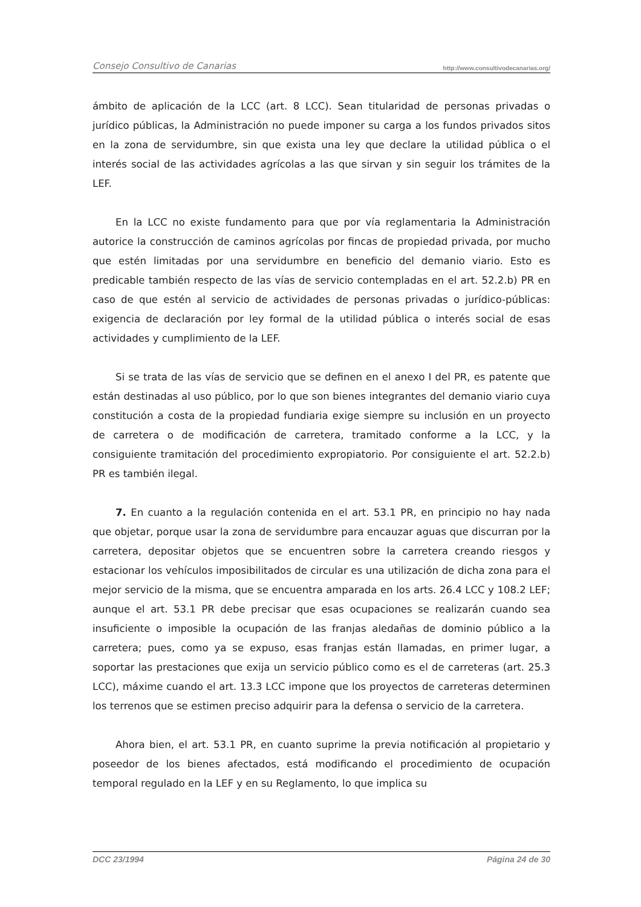Consejo Consultivo de Canarias http://www.consultivodecanarias.org/
ámbito de aplicación de la LCC (art. 8 LCC). Sean titularidad de personas privadas o jurídico públicas, la Administración no puede imponer su carga a los fundos privados sitos en la zona de servidumbre, sin que exista una ley que declare la utilidad pública o el interés social de las actividades agrícolas a las que sirvan y sin seguir los trámites de la LEF.
En la LCC no existe fundamento para que por vía reglamentaria la Administración autorice la construcción de caminos agrícolas por fincas de propiedad privada, por mucho que estén limitadas por una servidumbre en beneficio del demanio viario. Esto es predicable también respecto de las vías de servicio contempladas en el art. 52.2.b) PR en caso de que estén al servicio de actividades de personas privadas o jurídico-públicas: exigencia de declaración por ley formal de la utilidad pública o interés social de esas actividades y cumplimiento de la LEF.
Si se trata de las vías de servicio que se definen en el anexo I del PR, es patente que están destinadas al uso público, por lo que son bienes integrantes del demanio viario cuya constitución a costa de la propiedad fundiaria exige siempre su inclusión en un proyecto de carretera o de modificación de carretera, tramitado conforme a la LCC, y la consiguiente tramitación del procedimiento expropiatorio. Por consiguiente el art. 52.2.b) PR es también ilegal.
7. En cuanto a la regulación contenida en el art. 53.1 PR, en principio no hay nada que objetar, porque usar la zona de servidumbre para encauzar aguas que discurran por la carretera, depositar objetos que se encuentren sobre la carretera creando riesgos y estacionar los vehículos imposibilitados de circular es una utilización de dicha zona para el mejor servicio de la misma, que se encuentra amparada en los arts. 26.4 LCC y 108.2 LEF; aunque el art. 53.1 PR debe precisar que esas ocupaciones se realizarán cuando sea insuficiente o imposible la ocupación de las franjas aledañas de dominio público a la carretera; pues, como ya se expuso, esas franjas están llamadas, en primer lugar, a soportar las prestaciones que exija un servicio público como es el de carreteras (art. 25.3 LCC), máxime cuando el art. 13.3 LCC impone que los proyectos de carreteras determinen los terrenos que se estimen preciso adquirir para la defensa o servicio de la carretera.
Ahora bien, el art. 53.1 PR, en cuanto suprime la previa notificación al propietario y poseedor de los bienes afectados, está modificando el procedimiento de ocupación temporal regulado en la LEF y en su Reglamento, lo que implica su
DCC 23/1994 Página 24 de 30